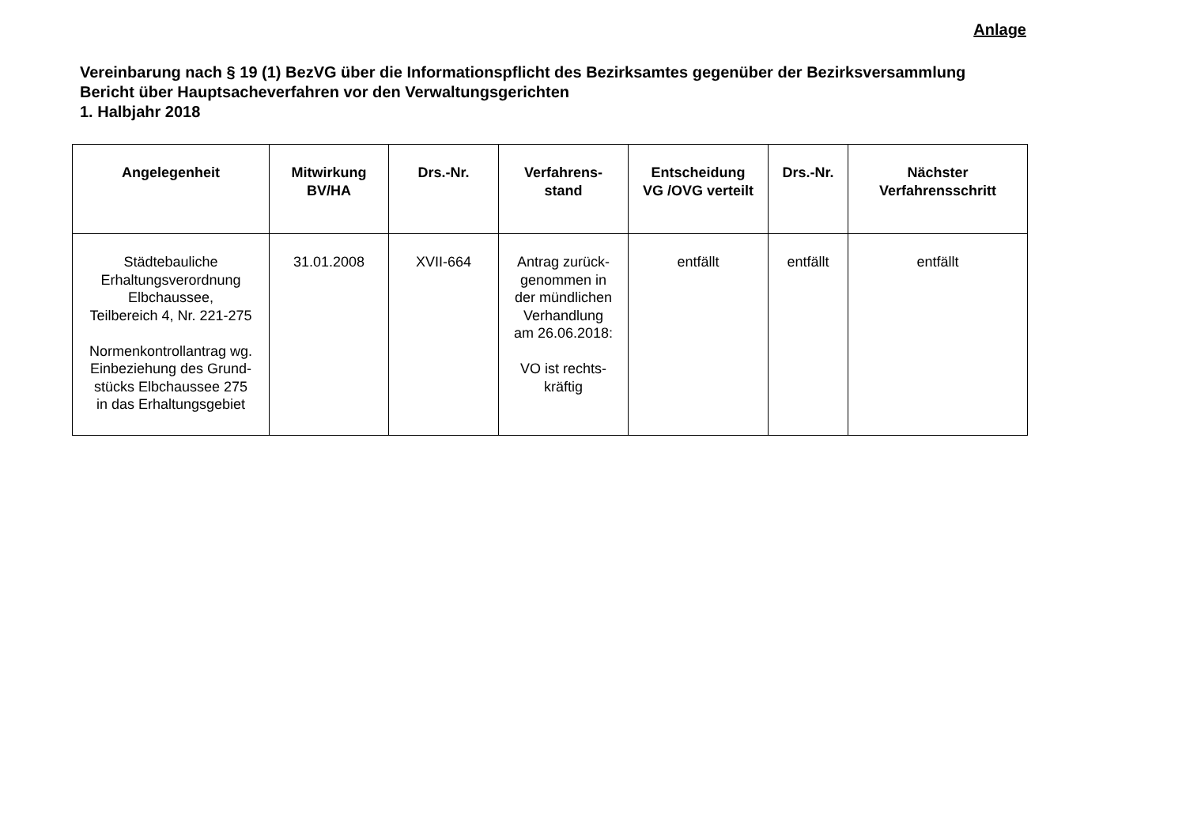Anlage
Vereinbarung nach § 19 (1) BezVG über die Informationspflicht des Bezirksamtes gegenüber der Bezirksversammlung
Bericht über Hauptsacheverfahren vor den Verwaltungsgerichten
1. Halbjahr 2018
| Angelegenheit | Mitwirkung BV/HA | Drs.-Nr. | Verfahrens- stand | Entscheidung VG /OVG verteilt | Drs.-Nr. | Nächster Verfahrensschritt |
| --- | --- | --- | --- | --- | --- | --- |
| Städtebauliche Erhaltungsverordnung Elbchaussee, Teilbereich 4, Nr. 221-275 Normenkontrollantrag wg. Einbeziehung des Grund- stücks Elbchaussee 275 in das Erhaltungsgebiet | 31.01.2008 | XVII-664 | Antrag zurück- genommen in der mündlichen Verhandlung am 26.06.2018: VO ist rechts- kräftig | entfällt | entfällt | entfällt |